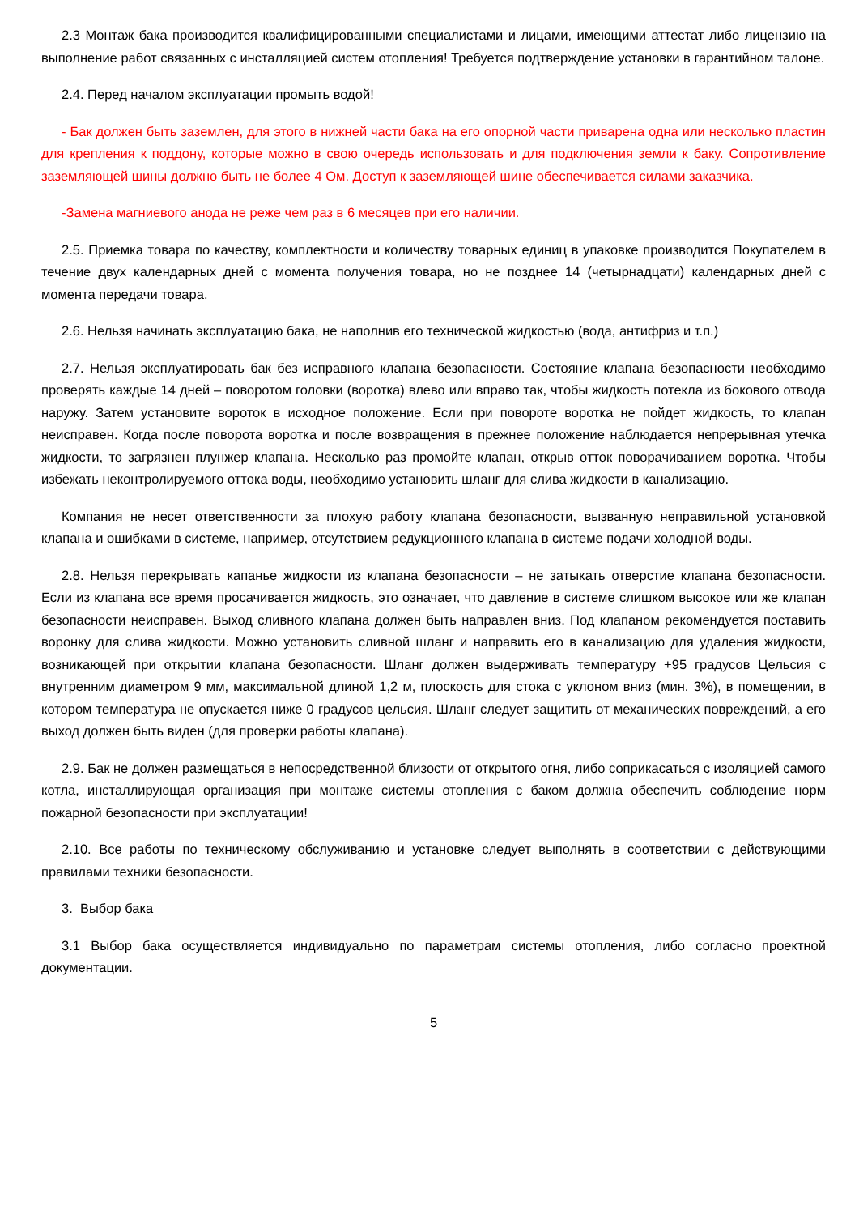2.3 Монтаж бака производится квалифицированными специалистами и лицами, имеющими аттестат либо лицензию на выполнение работ связанных с инсталляцией систем отопления! Требуется подтверждение установки в гарантийном талоне.
2.4. Перед началом эксплуатации промыть водой!
- Бак должен быть заземлен, для этого в нижней части бака на его опорной части приварена одна или несколько пластин для крепления к поддону, которые можно в свою очередь использовать и для подключения земли к баку. Сопротивление заземляющей шины должно быть не более 4 Ом. Доступ к заземляющей шине обеспечивается силами заказчика.
-Замена магниевого анода не реже чем раз в 6 месяцев при его наличии.
2.5. Приемка товара по качеству, комплектности и количеству товарных единиц в упаковке производится Покупателем в течение двух календарных дней с момента получения товара, но не позднее 14 (четырнадцати) календарных дней с момента передачи товара.
2.6. Нельзя начинать эксплуатацию бака, не наполнив его технической жидкостью (вода, антифриз и т.п.)
2.7. Нельзя эксплуатировать бак без исправного клапана безопасности. Состояние клапана безопасности необходимо проверять каждые 14 дней – поворотом головки (воротка) влево или вправо так, чтобы жидкость потекла из бокового отвода наружу. Затем установите вороток в исходное положение. Если при повороте воротка не пойдет жидкость, то клапан неисправен. Когда после поворота воротка и после возвращения в прежнее положение наблюдается непрерывная утечка жидкости, то загрязнен плунжер клапана. Несколько раз промойте клапан, открыв отток поворачиванием воротка. Чтобы избежать неконтролируемого оттока воды, необходимо установить шланг для слива жидкости в канализацию.
Компания не несет ответственности за плохую работу клапана безопасности, вызванную неправильной установкой клапана и ошибками в системе, например, отсутствием редукционного клапана в системе подачи холодной воды.
2.8. Нельзя перекрывать капанье жидкости из клапана безопасности – не затыкать отверстие клапана безопасности. Если из клапана все время просачивается жидкость, это означает, что давление в системе слишком высокое или же клапан безопасности неисправен. Выход сливного клапана должен быть направлен вниз. Под клапаном рекомендуется поставить воронку для слива жидкости. Можно установить сливной шланг и направить его в канализацию для удаления жидкости, возникающей при открытии клапана безопасности. Шланг должен выдерживать температуру +95 градусов Цельсия с внутренним диаметром 9 мм, максимальной длиной 1,2 м, плоскость для стока с уклоном вниз (мин. 3%), в помещении, в котором температура не опускается ниже 0 градусов цельсия. Шланг следует защитить от механических повреждений, а его выход должен быть виден (для проверки работы клапана).
2.9. Бак не должен размещаться в непосредственной близости от открытого огня, либо соприкасаться с изоляцией самого котла, инсталлирующая организация при монтаже системы отопления с баком должна обеспечить соблюдение норм пожарной безопасности при эксплуатации!
2.10. Все работы по техническому обслуживанию и установке следует выполнять в соответствии с действующими правилами техники безопасности.
3. Выбор бака
3.1 Выбор бака осуществляется индивидуально по параметрам системы отопления, либо согласно проектной документации.
5